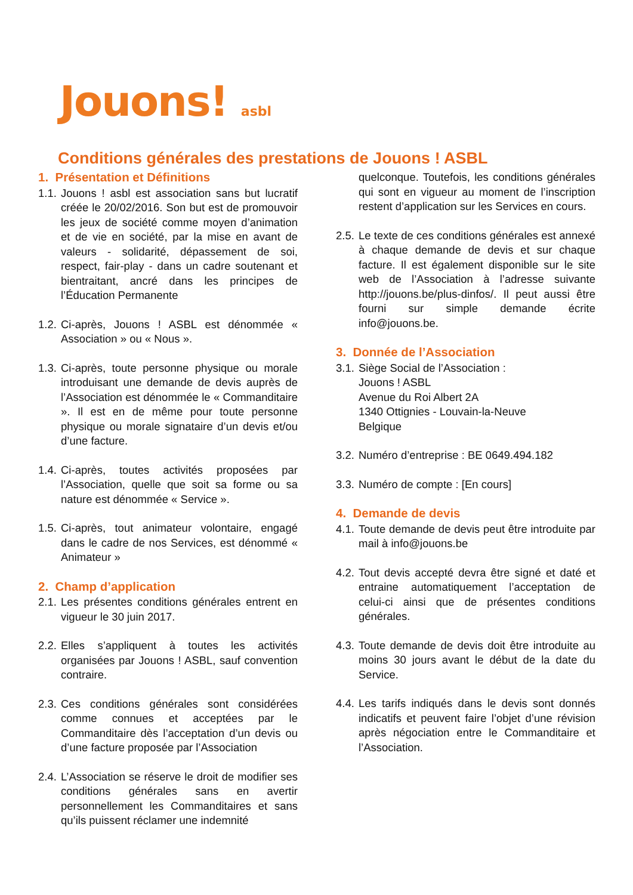Jouons! asbl
Conditions générales des prestations de Jouons ! ASBL
1. Présentation et Définitions
1.1.
Jouons ! asbl est association sans but lucratif créée le 20/02/2016. Son but est de promouvoir les jeux de société comme moyen d’animation et de vie en société, par la mise en avant de valeurs - solidarité, dépassement de soi, respect, fair-play - dans un cadre soutenant et bientraitant, ancré dans les principes de l’Éducation Permanente
1.2.
Ci-après, Jouons ! ASBL est dénommée « Association » ou « Nous ».
1.3.
Ci-après, toute personne physique ou morale introduisant une demande de devis auprès de l’Association est dénommée le « Commanditaire ». Il est en de même pour toute personne physique ou morale signataire d’un devis et/ou d’une facture.
1.4.
Ci-après, toutes activités proposées par l’Association, quelle que soit sa forme ou sa nature est dénommée « Service ».
1.5.
Ci-après, tout animateur volontaire, engagé dans le cadre de nos Services, est dénommé « Animateur »
2. Champ d’application
2.1.
Les présentes conditions générales entrent en vigueur le 30 juin 2017.
2.2.
Elles s’appliquent à toutes les activités organisées par Jouons ! ASBL, sauf convention contraire.
2.3.
Ces conditions générales sont considérées comme connues et acceptées par le Commanditaire dès l’acceptation d’un devis ou d’une facture proposée par l’Association
2.4.
L’Association se réserve le droit de modifier ses conditions générales sans en avertir personnellement les Commanditaires et sans qu’ils puissent réclamer une indemnité
quelconque. Toutefois, les conditions générales qui sont en vigueur au moment de l’inscription restent d’application sur les Services en cours.
2.5.
Le texte de ces conditions générales est annexé à chaque demande de devis et sur chaque facture. Il est également disponible sur le site web de l’Association à l’adresse suivante http://jouons.be/plus-dinfos/. Il peut aussi être fourni sur simple demande écrite info@jouons.be.
3. Donnée de l’Association
3.1.
Siège Social de l’Association :
Jouons ! ASBL
Avenue du Roi Albert 2A
1340 Ottignies - Louvain-la-Neuve
Belgique
3.2.
Numéro d’entreprise : BE 0649.494.182
3.3.
Numéro de compte : [En cours]
4. Demande de devis
4.1.
Toute demande de devis peut être introduite par mail à info@jouons.be
4.2.
Tout devis accepté devra être signé et daté et entraine automatiquement l’acceptation de celui-ci ainsi que de présentes conditions générales.
4.3.
Toute demande de devis doit être introduite au moins 30 jours avant le début de la date du Service.
4.4.
Les tarifs indiqués dans le devis sont donnés indicatifs et peuvent faire l’objet d’une révision après négociation entre le Commanditaire et l’Association.